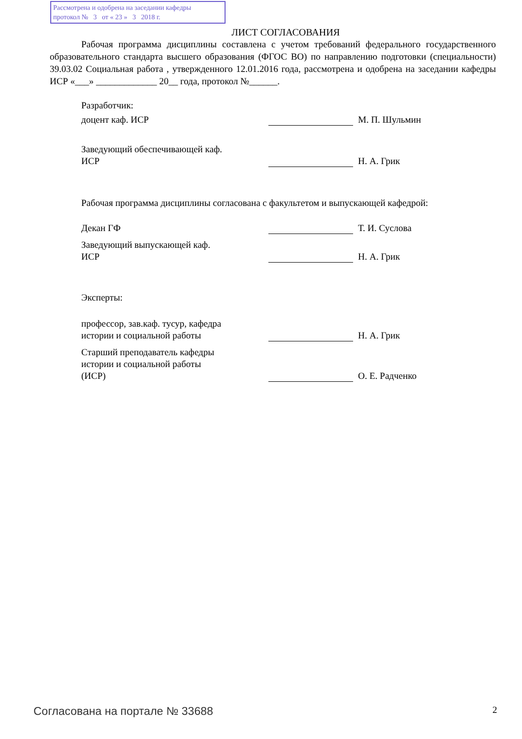Рассмотрена и одобрена на заседании кафедры
протокол № 3 от « 23 » 3 2018 г.
ЛИСТ СОГЛАСОВАНИЯ
Рабочая программа дисциплины составлена с учетом требований федерального государственного образовательного стандарта высшего образования (ФГОС ВО) по направлению подготовки (специальности) 39.03.02 Социальная работа , утвержденного 12.01.2016 года, рассмотрена и одобрена на заседании кафедры ИСР «___» _____________ 20__ года, протокол №______.
Разработчик:
доцент каф. ИСР
М. П. Шульмин
Заведующий обеспечивающей каф.
ИСР
Н. А. Грик
Рабочая программа дисциплины согласована с факультетом и выпускающей кафедрой:
Декан ГФ
Т. И. Суслова
Заведующий выпускающей каф.
ИСР
Н. А. Грик
Эксперты:
профессор, зав.каф. тусур, кафедра
истории и социальной работы
Н. А. Грик
Старший преподаватель кафедры
истории и социальной работы
(ИСР)
О. Е. Радченко
Согласована на портале № 33688 2